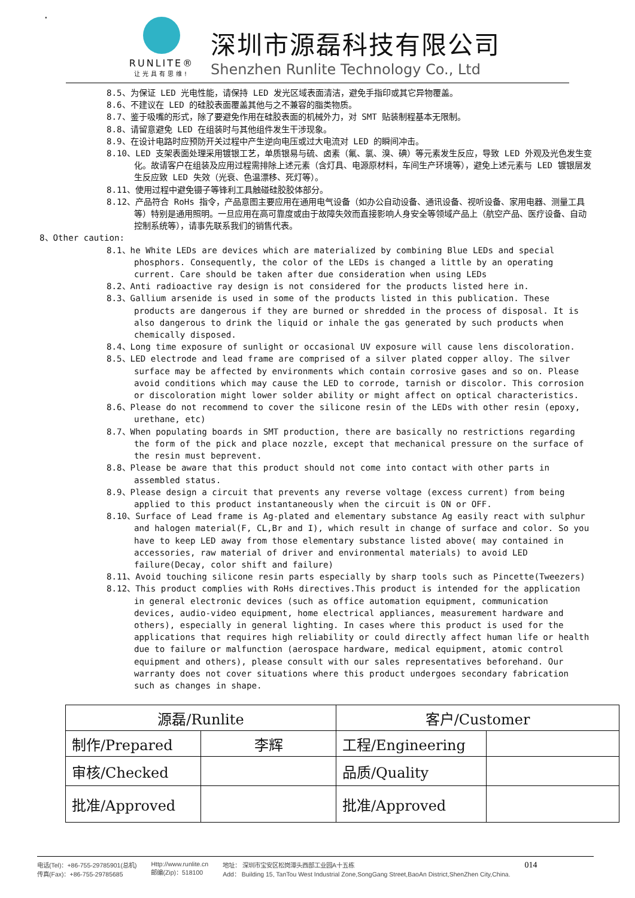·
RUNLITE®
让光具有思维!
深圳市源磊科技有限公司
Shenzhen Runlite Technology Co., Ltd
8.5、为保证 LED 光电性能，请保持 LED 发光区域表面清洁，避免手指印或其它异物覆盖。
8.6、不建议在 LED 的硅胶表面覆盖其他与之不兼容的脂类物质。
8.7、鉴于吸嘴的形式，除了要避免作用在硅胶表面的机械外力，对 SMT 贴装制程基本无限制。
8.8、请留意避免 LED 在组装时与其他组件发生干涉现象。
8.9、在设计电路时应预防开关过程中产生逆向电压或过大电流对 LED 的瞬间冲击。
8.10、LED 支架表面处理采用镀银工艺，单质银易与硫、卤素（氟、氯、溴、碘）等元素发生反应，导致 LED 外观及光色发生变化。故请客户在组装及应用过程需排除上述元素（含灯具、电源原材料，车间生产环境等），避免上述元素与 LED 镀银层发生反应致 LED 失效（光衰、色温漂移、死灯等）。
8.11、使用过程中避免镊子等锋利工具触碰硅胶胶体部分。
8.12、产品符合 RoHs 指令，产品意图主要应用在通用电气设备（如办公自动设备、通讯设备、视听设备、家用电器、测量工具等）特别是通用照明。一旦应用在高可靠度或由于故障失效而直接影响人身安全等领域产品上（航空产品、医疗设备、自动控制系统等），请事先联系我们的销售代表。
8、Other caution:
8.1、he White LEDs are devices which are materialized by combining Blue LEDs and special phosphors. Consequently, the color of the LEDs is changed a little by an operating current. Care should be taken after due consideration when using LEDs
8.2、Anti radioactive ray design is not considered for the products listed here in.
8.3、Gallium arsenide is used in some of the products listed in this publication. These products are dangerous if they are burned or shredded in the process of disposal. It is also dangerous to drink the liquid or inhale the gas generated by such products when chemically disposed.
8.4、Long time exposure of sunlight or occasional UV exposure will cause lens discoloration.
8.5、LED electrode and lead frame are comprised of a silver plated copper alloy. The silver surface may be affected by environments which contain corrosive gases and so on. Please avoid conditions which may cause the LED to corrode, tarnish or discolor. This corrosion or discoloration might lower solder ability or might affect on optical characteristics.
8.6、Please do not recommend to cover the silicone resin of the LEDs with other resin (epoxy, urethane, etc)
8.7、When populating boards in SMT production, there are basically no restrictions regarding the form of the pick and place nozzle, except that mechanical pressure on the surface of the resin must beprevent.
8.8、Please be aware that this product should not come into contact with other parts in assembled status.
8.9、Please design a circuit that prevents any reverse voltage (excess current) from being applied to this product instantaneously when the circuit is ON or OFF.
8.10、Surface of Lead frame is Ag-plated and elementary substance Ag easily react with sulphur and halogen material(F, CL,Br and I), which result in change of surface and color. So you have to keep LED away from those elementary substance listed above( may contained in accessories, raw material of driver and environmental materials) to avoid LED failure(Decay, color shift and failure)
8.11、Avoid touching silicone resin parts especially by sharp tools such as Pincette(Tweezers)
8.12、This product complies with RoHs directives.This product is intended for the application in general electronic devices (such as office automation equipment, communication devices, audio-video equipment, home electrical appliances, measurement hardware and others), especially in general lighting. In cases where this product is used for the applications that requires high reliability or could directly affect human life or health due to failure or malfunction (aerospace hardware, medical equipment, atomic control equipment and others), please consult with our sales representatives beforehand. Our warranty does not cover situations where this product undergoes secondary fabrication such as changes in shape.
| 源磊/Runlite | | 客户/Customer | |
| 制作/Prepared | 李辉 | 工程/Engineering | |
| 审核/Checked | | 品质/Quality | |
| 批准/Approved | | 批准/Approved | |
电话(Tel)：+86-755-29785901(总机)
传真(Fax)：+86-755-29785685
Http://www.runlite.cn
邮编(Zip)：518100
地址： 深圳市宝安区松岗潭头西部工业园A十五栋
Add： Building 15, TanTou West Industrial Zone,SongGang Street,BaoAn District,ShenZhen City,China.
014